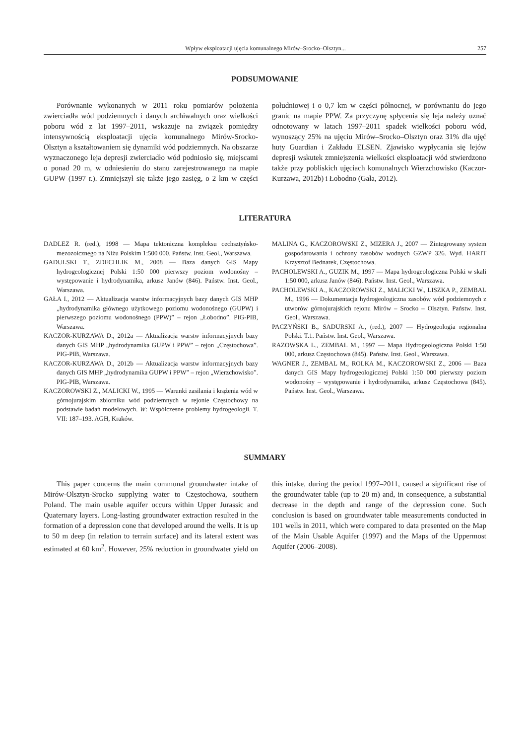Wpływ eksploatacji ujęcia komunalnego Mirów–Srocko–Olsztyn... 257
PODSUMOWANIE
Porównanie wykonanych w 2011 roku pomiarów położenia zwierciadła wód podziemnych i danych archiwalnych oraz wielkości poboru wód z lat 1997–2011, wskazuje na związek pomiędzy intensywnością eksploatacji ujęcia komunalnego Mirów-Srocko-Olsztyn a kształtowaniem się dynamiki wód podziemnych. Na obszarze wyznaczonego leja depresji zwierciadło wód podniosło się, miejscami o ponad 20 m, w odniesieniu do stanu zarejestrowanego na mapie GUPW (1997 r.). Zmniejszył się także jego zasięg, o 2 km w części południowej i o 0,7 km w części północnej, w porównaniu do jego granic na mapie PPW. Za przyczynę spłycenia się leja należy uznać odnotowany w latach 1997–2011 spadek wielkości poboru wód, wynoszący 25% na ujęciu Mirów–Srocko–Olsztyn oraz 31% dla ujęć huty Guardian i Zakładu ELSEN. Zjawisko wypłycania się lejów depresji wskutek zmniejszenia wielkości eksploatacji wód stwierdzono także przy pobliskich ujęciach komunalnych Wierzchowisko (Kaczor-Kurzawa, 2012b) i Łobodno (Gała, 2012).
LITERATURA
DADLEZ R. (red.), 1998 — Mapa tektoniczna kompleksu cechsztyńsko-mezozoicznego na Niżu Polskim 1:500 000. Państw. Inst. Geol., Warszawa.
GADULSKI T., ZDECHLIK M., 2008 — Baza danych GIS Mapy hydrogeologicznej Polski 1:50 000 pierwszy poziom wodonośny – występowanie i hydrodynamika, arkusz Janów (846). Państw. Inst. Geol., Warszawa.
GAŁA I., 2012 — Aktualizacja warstw informacyjnych bazy danych GIS MHP „hydrodynamika głównego użytkowego poziomu wodonośnego (GUPW) i pierwszego poziomu wodonośnego (PPW)” – rejon „Łobodno”. PIG-PIB, Warszawa.
KACZOR-KURZAWA D., 2012a — Aktualizacja warstw informacyjnych bazy danych GIS MHP „hydrodynamika GUPW i PPW” – rejon „Częstochowa”. PIG-PIB, Warszawa.
KACZOR-KURZAWA D., 2012b — Aktualizacja warstw informacyjnych bazy danych GIS MHP „hydrodynamika GUPW i PPW” – rejon „Wierzchowisko”. PIG-PIB, Warszawa.
KACZOROWSKI Z., MALICKI W., 1995 — Warunki zasilania i krążenia wód w górnojurajskim zbiorniku wód podziemnych w rejonie Częstochowy na podstawie badań modelowych. W: Współczesne problemy hydrogeologii. T. VII: 187–193. AGH, Kraków.
MALINA G., KACZOROWSKI Z., MIZERA J., 2007 — Zintegrowany system gospodarowania i ochrony zasobów wodnych GZWP 326. Wyd. HARIT Krzysztof Bednarek, Częstochowa.
PACHOLEWSKI A., GUZIK M., 1997 — Mapa hydrogeologiczna Polski w skali 1:50 000, arkusz Janów (846). Państw. Inst. Geol., Warszawa.
PACHOLEWSKI A., KACZOROWSKI Z., MALICKI W., LISZKA P., ZEMBAL M., 1996 — Dokumentacja hydrogeologiczna zasobów wód podziemnych z utworów górnojurajskich rejonu Mirów – Srocko – Olsztyn. Państw. Inst. Geol., Warszawa.
PACZYŃSKI B., SADURSKI A., (red.), 2007 — Hydrogeologia regionalna Polski. T.1. Państw. Inst. Geol., Warszawa.
RAZOWSKA L., ZEMBAL M., 1997 — Mapa Hydrogeologiczna Polski 1:50 000, arkusz Częstochowa (845). Państw. Inst. Geol., Warszawa.
WAGNER J., ZEMBAL M., ROLKA M., KACZOROWSKI Z., 2006 — Baza danych GIS Mapy hydrogeologicznej Polski 1:50 000 pierwszy poziom wodonośny – występowanie i hydrodynamika, arkusz Częstochowa (845). Państw. Inst. Geol., Warszawa.
SUMMARY
This paper concerns the main communal groundwater intake of Mirów-Olsztyn-Srocko supplying water to Częstochowa, southern Poland. The main usable aquifer occurs within Upper Jurassic and Quaternary layers. Long-lasting groundwater extraction resulted in the formation of a depression cone that developed around the wells. It is up to 50 m deep (in relation to terrain surface) and its lateral extent was estimated at 60 km<sup>2</sup>. However, 25% reduction in groundwater yield on this intake, during the period 1997–2011, caused a significant rise of the groundwater table (up to 20 m) and, in consequence, a substantial decrease in the depth and range of the depression cone. Such conclusion is based on groundwater table measurements conducted in 101 wells in 2011, which were compared to data presented on the Map of the Main Usable Aquifer (1997) and the Maps of the Uppermost Aquifer (2006–2008).